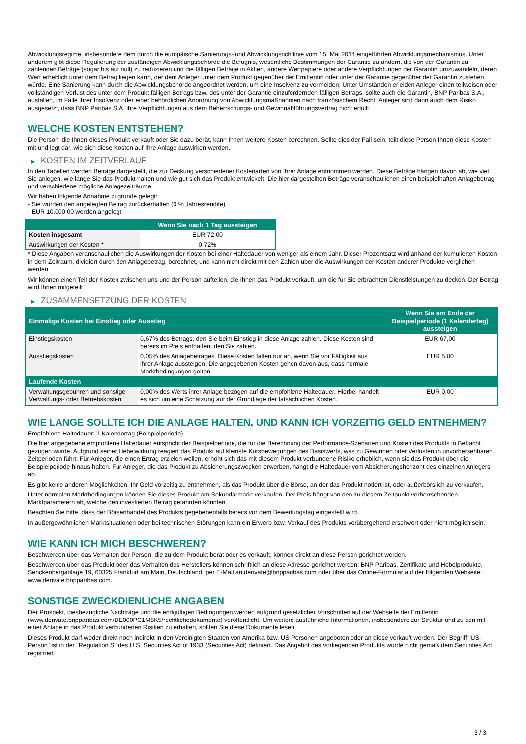Abwicklungsregime, insbesondere dem durch die europäische Sanierungs- und Abwicklungsrichtlinie vom 15. Mai 2014 eingeführten Abwicklungsmechanismus. Unter anderem gibt diese Regulierung der zuständigen Abwicklungsbehörde die Befugnis, wesentliche Bestimmungen der Garantie zu ändern, die von der Garantin zu zahlenden Beträge (sogar bis auf null) zu reduzieren und die fälligen Beträge in Aktien, andere Wertpapiere oder andere Verpflichtungen der Garantin umzuwandeln, deren Wert erheblich unter dem Betrag liegen kann, der dem Anleger unter dem Produkt gegenüber der Emittentin oder unter der Garantie gegenüber der Garantin zustehen würde. Eine Sanierung kann durch die Abwicklungsbehörde angeordnet werden, um eine Insolvenz zu vermeiden. Unter Umständen erleiden Anleger einen teilweisen oder vollständigen Verlust des unter dem Produkt fälligen Betrags bzw. des unter der Garantie einzufordernden fälligen Betrags, sollte auch die Garantin, BNP Paribas S.A., ausfallen, im Falle ihrer Insolvenz oder einer behördlichen Anordnung von Abwicklungsmaßnahmen nach französischem Recht. Anleger sind dann auch dem Risiko ausgesetzt, dass BNP Paribas S.A. ihre Verpflichtungen aus dem Beherrschungs- und Gewinnabführungsvertrag nicht erfüllt.
WELCHE KOSTEN ENTSTEHEN?
Die Person, die Ihnen dieses Produkt verkauft oder Sie dazu berät, kann Ihnen weitere Kosten berechnen. Sollte dies der Fall sein, teilt diese Person Ihnen diese Kosten mit und legt dar, wie sich diese Kosten auf Ihre Anlage auswirken werden.
▶ KOSTEN IM ZEITVERLAUF
In den Tabellen werden Beträge dargestellt, die zur Deckung verschiedener Kostenarten von Ihrer Anlage entnommen werden. Diese Beträge hängen davon ab, wie viel Sie anlegen, wie lange Sie das Produkt halten und wie gut sich das Produkt entwickelt. Die hier dargestellten Beträge veranschaulichen einen beispielhaften Anlagebetrag und verschiedene mögliche Anlagezeiträume.
Wir haben folgende Annahme zugrunde gelegt:
- Sie würden den angelegten Betrag zurückerhalten (0 % Jahresrendite)
- EUR 10.000,00 werden angelegt
| | Wenn Sie nach 1 Tag aussteigen |
| --- | --- |
| Kosten insgesamt | EUR 72,00 |
| Auswirkungen der Kosten * | 0,72% |
* Diese Angaben veranschaulichen die Auswirkungen der Kosten bei einer Haltedauer von weniger als einem Jahr. Dieser Prozentsatz wird anhand der kumulierten Kosten in dem Zeitraum, dividiert durch den Anlagebetrag, berechnet, und kann nicht direkt mit den Zahlen über die Auswirkungen der Kosten anderer Produkte verglichen werden.
Wir können einen Teil der Kosten zwischen uns und der Person aufteilen, die Ihnen das Produkt verkauft, um die für Sie erbrachten Dienstleistungen zu decken. Der Betrag wird Ihnen mitgeteilt.
▶ ZUSAMMENSETZUNG DER KOSTEN
| Einmalige Kosten bei Einstieg oder Ausstieg | | Wenn Sie am Ende der Beispielperiode (1 Kalendertag) aussteigen |
| --- | --- | --- |
| Einstiegskosten | 0,67% des Betrags, den Sie beim Einstieg in diese Anlage zahlen. Diese Kosten sind bereits im Preis enthalten, den Sie zahlen. | EUR 67,00 |
| Ausstiegskosten | 0,05% des Anlagebetrages. Diese Kosten fallen nur an, wenn Sie vor Fälligkeit aus ihrer Anlage aussteigen. Die angegebenen Kosten gehen davon aus, dass normale Marktbedingungen gelten. | EUR 5,00 |
| Laufende Kosten | | |
| Verwaltungsgebühren und sonstige Verwaltungs- oder Betriebskosten | 0,00% des Werts ihrer Anlage bezogen auf die empfohlene Haltedauer. Hierbei handelt es sich um eine Schätzung auf der Grundlage der tatsächlichen Kosten. | EUR 0,00 |
WIE LANGE SOLLTE ICH DIE ANLAGE HALTEN, UND KANN ICH VORZEITIG GELD ENTNEHMEN?
Empfohlene Haltedauer: 1 Kalendertag (Beispielperiode)
Die hier angegebene empfohlene Haltedauer entspricht der Beispielperiode, die für die Berechnung der Performance-Szenarien und Kosten des Produkts in Betracht gezogen wurde. Aufgrund seiner Hebelwirkung reagiert das Produkt auf kleinste Kursbewegungen des Basiswerts, was zu Gewinnen oder Verlusten in unvorhersehbaren Zeitperioden führt. Für Anleger, die einen Ertrag erzielen wollen, erhöht sich das mit diesem Produkt verbundene Risiko erheblich, wenn sie das Produkt über die Beispielperiode hinaus halten. Für Anleger, die das Produkt zu Absicherungszwecken erwerben, hängt die Haltedauer vom Absicherungshorizont des einzelnen Anlegers ab.
Es gibt keine anderen Möglichkeiten, Ihr Geld vorzeitig zu entnehmen, als das Produkt über die Börse, an der das Produkt notiert ist, oder außerbörslich zu verkaufen.
Unter normalen Marktbedingungen können Sie dieses Produkt am Sekundärmarkt verkaufen. Der Preis hängt von den zu diesem Zeitpunkt vorherrschenden Marktparametern ab, welche den investierten Betrag gefährden könnten.
Beachten Sie bitte, dass der Börsenhandel des Produkts gegebenenfalls bereits vor dem Bewertungstag eingestellt wird.
In außergewöhnlichen Marktsituationen oder bei technischen Störungen kann ein Erwerb bzw. Verkauf des Produkts vorübergehend erschwert oder nicht möglich sein.
WIE KANN ICH MICH BESCHWEREN?
Beschwerden über das Verhalten der Person, die zu dem Produkt berät oder es verkauft, können direkt an diese Person gerichtet werden.
Beschwerden über das Produkt oder das Verhalten des Herstellers können schriftlich an diese Adresse gerichtet werden: BNP Paribas, Zertifikate und Hebelprodukte, Senckenberganlage 19, 60325 Frankfurt am Main, Deutschland, per E-Mail an derivate@bnpparibas.com oder über das Online-Formular auf der folgenden Webseite: www.derivate.bnpparibas.com.
SONSTIGE ZWECKDIENLICHE ANGABEN
Der Prospekt, diesbezügliche Nachträge und die endgültigen Bedingungen werden aufgrund gesetzlicher Vorschriften auf der Webseite der Emittentin (www.derivate.bnpparibas.com/DE000PC1M8K5/rechtlichedokumente) veröffentlicht. Um weitere ausführliche Informationen, insbesondere zur Struktur und zu den mit einer Anlage in das Produkt verbundenen Risiken zu erhalten, sollten Sie diese Dokumente lesen.
Dieses Produkt darf weder direkt noch indirekt in den Vereinigten Staaten von Amerika bzw. US-Personen angeboten oder an diese verkauft werden. Der Begriff "US-Person" ist in der "Regulation S" des U.S. Securities Act of 1933 (Securities Act) definiert. Das Angebot des vorliegenden Produkts wurde nicht gemäß dem Securities Act registriert.
3 / 3